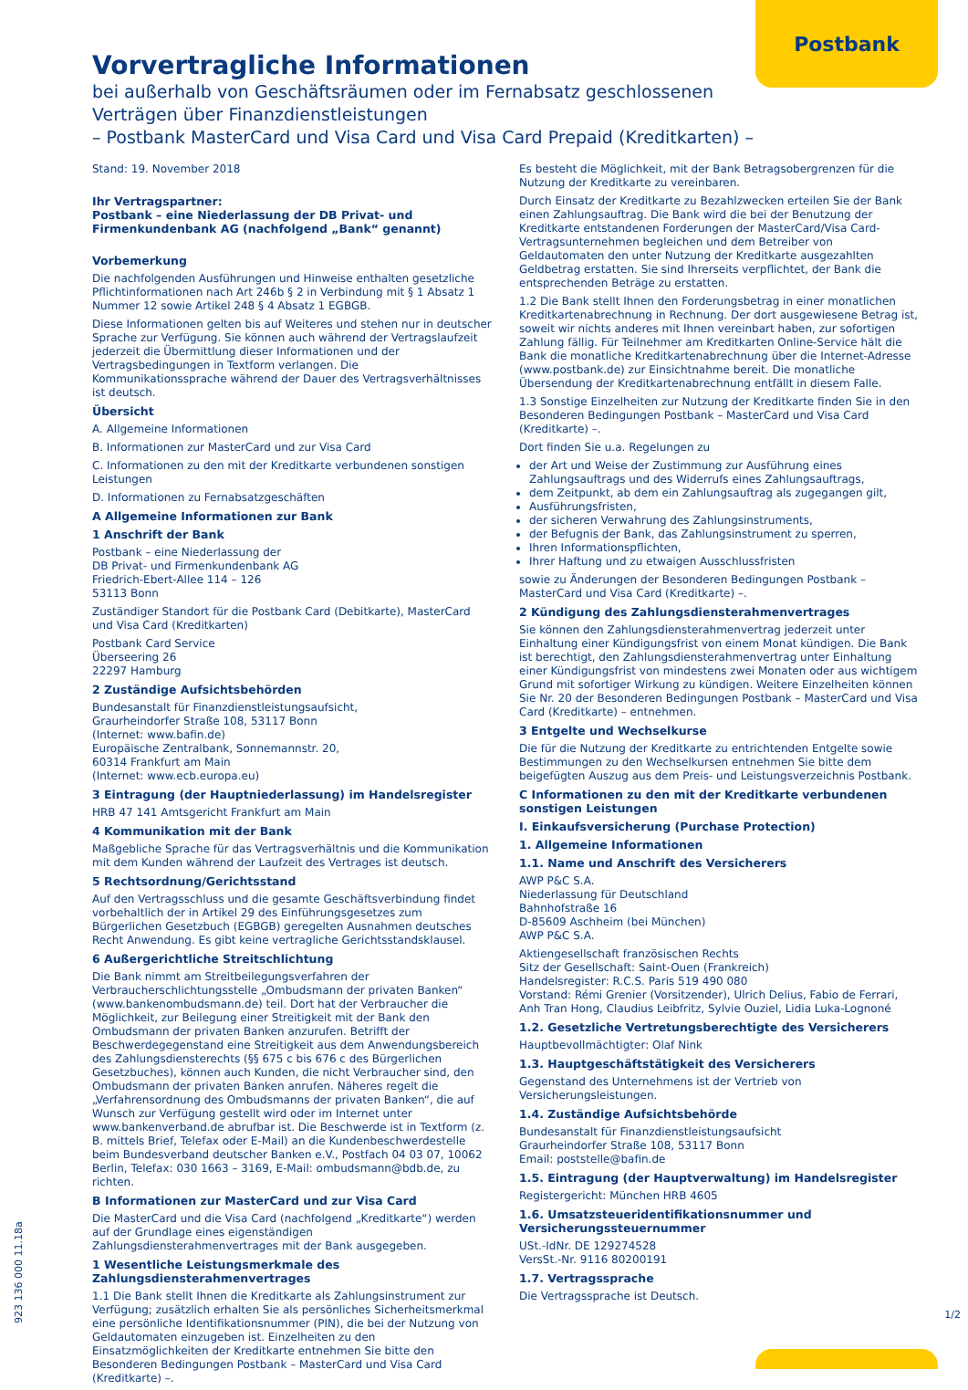Postbank
Vorvertragliche Informationen
bei außerhalb von Geschäftsräumen oder im Fernabsatz geschlossenen Verträgen über Finanzdienstleistungen
– Postbank MasterCard und Visa Card und Visa Card Prepaid (Kreditkarten) –
Stand: 19. November 2018
Ihr Vertragspartner:
Postbank – eine Niederlassung der DB Privat- und Firmenkundenbank AG (nachfolgend „Bank“ genannt)
Vorbemerkung
Die nachfolgenden Ausführungen und Hinweise enthalten gesetzliche Pflichtinformationen nach Art 246b § 2 in Verbindung mit § 1 Absatz 1 Nummer 12 sowie Artikel 248 § 4 Absatz 1 EGBGB.
Diese Informationen gelten bis auf Weiteres und stehen nur in deutscher Sprache zur Verfügung. Sie können auch während der Vertragslaufzeit jederzeit die Übermittlung dieser Informationen und der Vertragsbedingungen in Textform verlangen. Die Kommunikationssprache während der Dauer des Vertragsverhältnisses ist deutsch.
Übersicht
A. Allgemeine Informationen
B. Informationen zur MasterCard und zur Visa Card
C. Informationen zu den mit der Kreditkarte verbundenen sonstigen Leistungen
D. Informationen zu Fernabsatzgeschäften
A Allgemeine Informationen zur Bank
1 Anschrift der Bank
Postbank – eine Niederlassung der
DB Privat- und Firmenkundenbank AG
Friedrich-Ebert-Allee 114 – 126
53113 Bonn
Zuständiger Standort für die Postbank Card (Debitkarte), MasterCard und Visa Card (Kreditkarten)
Postbank Card Service
Überseering 26
22297 Hamburg
2 Zuständige Aufsichtsbehörden
Bundesanstalt für Finanzdienstleistungsaufsicht,
Graurheindorfer Straße 108, 53117 Bonn
(Internet: www.bafin.de)
Europäische Zentralbank, Sonnemannstr. 20,
60314 Frankfurt am Main
(Internet: www.ecb.europa.eu)
3 Eintragung (der Hauptniederlassung) im Handelsregister
HRB 47 141 Amtsgericht Frankfurt am Main
4 Kommunikation mit der Bank
Maßgebliche Sprache für das Vertragsverhältnis und die Kommunikation mit dem Kunden während der Laufzeit des Vertrages ist deutsch.
5 Rechtsordnung/Gerichtsstand
Auf den Vertragsschluss und die gesamte Geschäftsverbindung findet vorbehaltlich der in Artikel 29 des Einführungsgesetzes zum Bürgerlichen Gesetzbuch (EGBGB) geregelten Ausnahmen deutsches Recht Anwendung. Es gibt keine vertragliche Gerichtsstandsklausel.
6 Außergerichtliche Streitschlichtung
Die Bank nimmt am Streitbeilegungsverfahren der Verbraucherschlichtungsstelle „Ombudsmann der privaten Banken“ (www.bankenombudsmann.de) teil. Dort hat der Verbraucher die Möglichkeit, zur Beilegung einer Streitigkeit mit der Bank den Ombudsmann der privaten Banken anzurufen. Betrifft der Beschwerdegegenstand eine Streitigkeit aus dem Anwendungsbereich des Zahlungsdiensterechts (§§ 675 c bis 676 c des Bürgerlichen Gesetzbuches), können auch Kunden, die nicht Verbraucher sind, den Ombudsmann der privaten Banken anrufen. Näheres regelt die „Verfahrensordnung des Ombudsmanns der privaten Banken“, die auf Wunsch zur Verfügung gestellt wird oder im Internet unter www.bankenverband.de abrufbar ist. Die Beschwerde ist in Textform (z. B. mittels Brief, Telefax oder E-Mail) an die Kundenbeschwerdestelle beim Bundesverband deutscher Banken e.V., Postfach 04 03 07, 10062 Berlin, Telefax: 030 1663 – 3169, E-Mail: ombudsmann@bdb.de, zu richten.
B Informationen zur MasterCard und zur Visa Card
Die MasterCard und die Visa Card (nachfolgend „Kreditkarte“) werden auf der Grundlage eines eigenständigen Zahlungsdiensterahmenvertrages mit der Bank ausgegeben.
1 Wesentliche Leistungsmerkmale des Zahlungsdiensterahmenvertrages
1.1 Die Bank stellt Ihnen die Kreditkarte als Zahlungsinstrument zur Verfügung; zusätzlich erhalten Sie als persönliches Sicherheitsmerkmal eine persönliche Identifikationsnummer (PIN), die bei der Nutzung von Geldautomaten einzugeben ist. Einzelheiten zu den Einsatzmöglichkeiten der Kreditkarte entnehmen Sie bitte den Besonderen Bedingungen Postbank – MasterCard und Visa Card (Kreditkarte) –.
Es besteht die Möglichkeit, mit der Bank Betragsobergrenzen für die Nutzung der Kreditkarte zu vereinbaren.
Durch Einsatz der Kreditkarte zu Bezahlzwecken erteilen Sie der Bank einen Zahlungsauftrag. Die Bank wird die bei der Benutzung der Kreditkarte entstandenen Forderungen der MasterCard/Visa Card-Vertragsunternehmen begleichen und dem Betreiber von Geldautomaten den unter Nutzung der Kreditkarte ausgezahlten Geldbetrag erstatten. Sie sind Ihrerseits verpflichtet, der Bank die entsprechenden Beträge zu erstatten.
1.2 Die Bank stellt Ihnen den Forderungsbetrag in einer monatlichen Kreditkartenabrechnung in Rechnung. Der dort ausgewiesene Betrag ist, soweit wir nichts anderes mit Ihnen vereinbart haben, zur sofortigen Zahlung fällig. Für Teilnehmer am Kreditkarten Online-Service hält die Bank die monatliche Kreditkartenabrechnung über die Internet-Adresse (www.postbank.de) zur Einsichtnahme bereit. Die monatliche Übersendung der Kreditkartenabrechnung entfällt in diesem Falle.
1.3 Sonstige Einzelheiten zur Nutzung der Kreditkarte finden Sie in den Besonderen Bedingungen Postbank – MasterCard und Visa Card (Kreditkarte) –.
Dort finden Sie u.a. Regelungen zu
der Art und Weise der Zustimmung zur Ausführung eines Zahlungsauftrags und des Widerrufs eines Zahlungsauftrags,
dem Zeitpunkt, ab dem ein Zahlungsauftrag als zugegangen gilt,
Ausführungsfristen,
der sicheren Verwahrung des Zahlungsinstruments,
der Befugnis der Bank, das Zahlungsinstrument zu sperren,
Ihren Informationspflichten,
Ihrer Haftung und zu etwaigen Ausschlussfristen
sowie zu Änderungen der Besonderen Bedingungen Postbank – MasterCard und Visa Card (Kreditkarte) –.
2 Kündigung des Zahlungsdiensterahmenvertrages
Sie können den Zahlungsdiensterahmenvertrag jederzeit unter Einhaltung einer Kündigungsfrist von einem Monat kündigen. Die Bank ist berechtigt, den Zahlungsdiensterahmenvertrag unter Einhaltung einer Kündigungsfrist von mindestens zwei Monaten oder aus wichtigem Grund mit sofortiger Wirkung zu kündigen. Weitere Einzelheiten können Sie Nr. 20 der Besonderen Bedingungen Postbank – MasterCard und Visa Card (Kreditkarte) – entnehmen.
3 Entgelte und Wechselkurse
Die für die Nutzung der Kreditkarte zu entrichtenden Entgelte sowie Bestimmungen zu den Wechselkursen entnehmen Sie bitte dem beigefügten Auszug aus dem Preis- und Leistungsverzeichnis Postbank.
C Informationen zu den mit der Kreditkarte verbundenen sonstigen Leistungen
I. Einkaufsversicherung (Purchase Protection)
1. Allgemeine Informationen
1.1. Name und Anschrift des Versicherers
AWP P&C S.A.
Niederlassung für Deutschland
Bahnhofstraße 16
D-85609 Aschheim (bei München)
AWP P&C S.A.
Aktiengesellschaft französischen Rechts
Sitz der Gesellschaft: Saint-Ouen (Frankreich)
Handelsregister: R.C.S. Paris 519 490 080
Vorstand: Rémi Grenier (Vorsitzender), Ulrich Delius, Fabio de Ferrari, Anh Tran Hong, Claudius Leibfritz, Sylvie Ouziel, Lidia Luka-Lognoné
1.2. Gesetzliche Vertretungsberechtigte des Versicherers
Hauptbevollmächtigter: Olaf Nink
1.3. Hauptgeschäftstätigkeit des Versicherers
Gegenstand des Unternehmens ist der Vertrieb von Versicherungsleistungen.
1.4. Zuständige Aufsichtsbehörde
Bundesanstalt für Finanzdienstleistungsaufsicht
Graurheindorfer Straße 108, 53117 Bonn
Email: poststelle@bafin.de
1.5. Eintragung (der Hauptverwaltung) im Handelsregister
Registergericht: München HRB 4605
1.6. Umsatzsteueridentifikationsnummer und Versicherungssteuernummer
USt.-IdNr. DE 129274528
VersSt.-Nr. 9116 80200191
1.7. Vertragssprache
Die Vertragssprache ist Deutsch.
923 136 000 11.18a 1/2